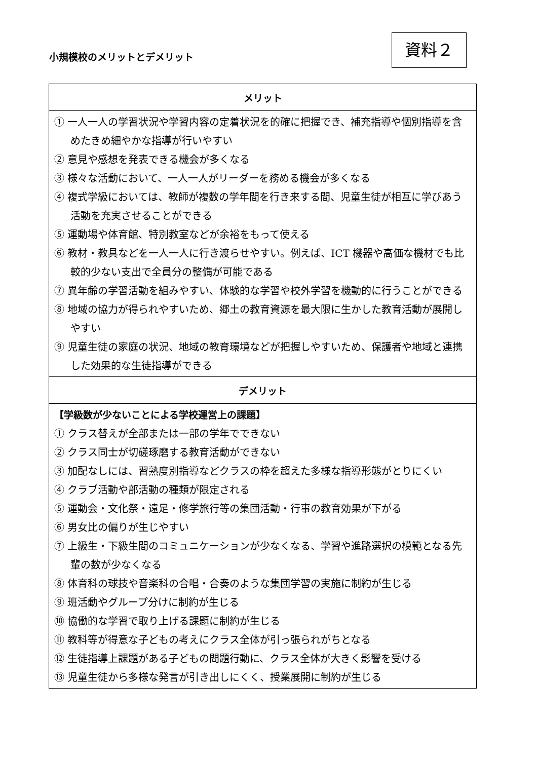小規模校のメリットとデメリット
資料２
| メリット |
| --- |
| ① 一人一人の学習状況や学習内容の定着状況を的確に把握でき、補充指導や個別指導を含めたきめ細やかな指導が行いやすい ② 意見や感想を発表できる機会が多くなる ③ 様々な活動において、一人一人がリーダーを務める機会が多くなる ④ 複式学級においては、教師が複数の学年間を行き来する間、児童生徒が相互に学びあう活動を充実させることができる ⑤ 運動場や体育館、特別教室などが余裕をもって使える ⑥ 教材・教具などを一人一人に行き渡らせやすい。例えば、ICT 機器や高価な機材でも比較的少ない支出で全員分の整備が可能である ⑦ 異年齢の学習活動を組みやすい、体験的な学習や校外学習を機動的に行うことができる ⑧ 地域の協力が得られやすいため、郷土の教育資源を最大限に生かした教育活動が展開しやすい ⑨ 児童生徒の家庭の状況、地域の教育環境などが把握しやすいため、保護者や地域と連携した効果的な生徒指導ができる |
| デメリット |
| 【学級数が少ないことによる学校運営上の課題】 ① クラス替えが全部または一部の学年でできない ② クラス同士が切磋琢磨する教育活動ができない ③ 加配なしには、習熟度別指導などクラスの枠を超えた多様な指導形態がとりにくい ④ クラブ活動や部活動の種類が限定される ⑤ 運動会・文化祭・遠足・修学旅行等の集団活動・行事の教育効果が下がる ⑥ 男女比の偏りが生じやすい ⑦ 上級生・下級生間のコミュニケーションが少なくなる、学習や進路選択の模範となる先輩の数が少なくなる ⑧ 体育科の球技や音楽科の合唱・合奏のような集団学習の実施に制約が生じる ⑨ 班活動やグループ分けに制約が生じる ⑩ 協働的な学習で取り上げる課題に制約が生じる ⑪ 教科等が得意な子どもの考えにクラス全体が引っ張られがちとなる ⑫ 生徒指導上課題がある子どもの問題行動に、クラス全体が大きく影響を受ける ⑬ 児童生徒から多様な発言が引き出しにくく、授業展開に制約が生じる |